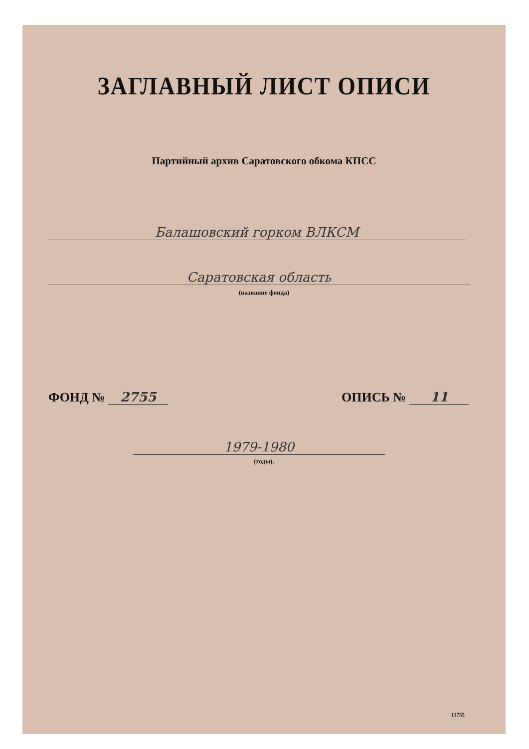ЗАГЛАВНЫЙ ЛИСТ ОПИСИ
Партийный архив Саратовского обкома КПСС
Балашовский горком ВЛКСМ
Саратовская область
(название фонда)
ФОНД № 2755 ОПИСЬ № 11
1979-1980
(годы).
11755